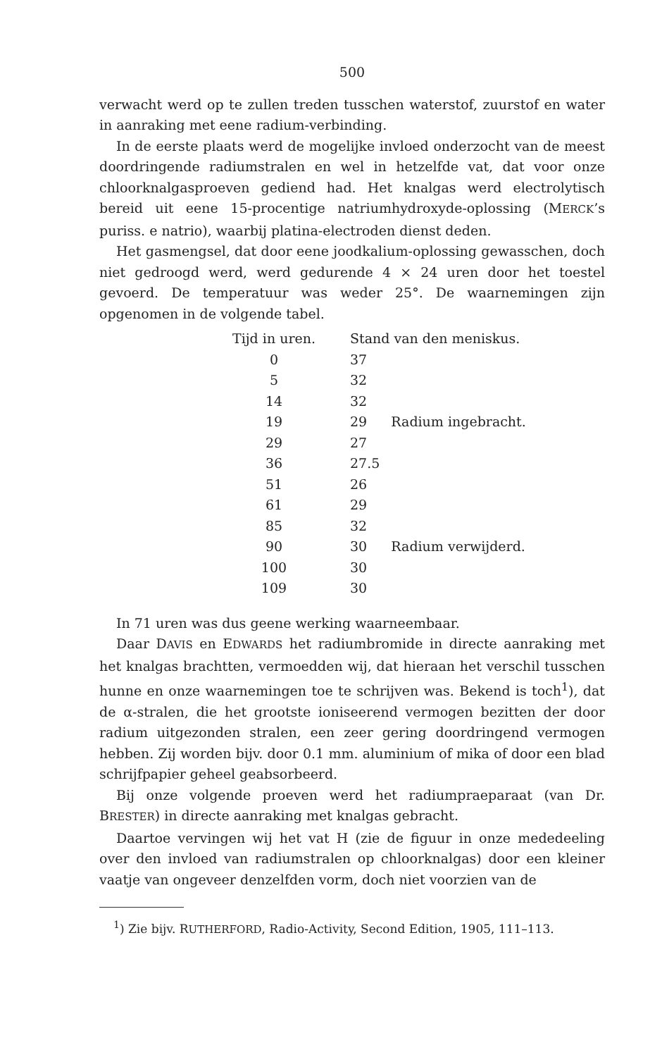500
verwacht werd op te zullen treden tusschen waterstof, zuurstof en water in aanraking met eene radium-verbinding.
In de eerste plaats werd de mogelijke invloed onderzocht van de meest doordringende radiumstralen en wel in hetzelfde vat, dat voor onze chloorknalgasproeven gediend had. Het knalgas werd electrolytisch bereid uit eene 15-procentige natriumhydroxyde-oplossing (MERCK’s puriss. e natrio), waarbij platina-electroden dienst deden.
Het gasmengsel, dat door eene joodkalium-oplossing gewasschen, doch niet gedroogd werd, werd gedurende 4 × 24 uren door het toestel gevoerd. De temperatuur was weder 25°. De waarnemingen zijn opgenomen in de volgende tabel.
| Tijd in uren. | Stand van den meniskus. | |
| --- | --- | --- |
| 0 | 37 | |
| 5 | 32 | |
| 14 | 32 | |
| 19 | 29 | Radium ingebracht. |
| 29 | 27 | |
| 36 | 27.5 | |
| 51 | 26 | |
| 61 | 29 | |
| 85 | 32 | |
| 90 | 30 | Radium verwijderd. |
| 100 | 30 | |
| 109 | 30 | |
In 71 uren was dus geene werking waarneembaar.
Daar DAVIS en EDWARDS het radiumbromide in directe aanraking met het knalgas brachtten, vermoedden wij, dat hieraan het verschil tusschen hunne en onze waarnemingen toe te schrijven was. Bekend is toch<sup>1</sup>), dat de α-stralen, die het grootste ioniseerend vermogen bezitten der door radium uitgezonden stralen, een zeer gering doordringend vermogen hebben. Zij worden bijv. door 0.1 mm. aluminium of mika of door een blad schrijfpapier geheel geabsorbeerd.
Bij onze volgende proeven werd het radiumpraeparaat (van Dr. BRESTER) in directe aanraking met knalgas gebracht.
Daartoe vervingen wij het vat H (zie de figuur in onze mededeeling over den invloed van radiumstralen op chloorknalgas) door een kleiner vaatje van ongeveer denzelfden vorm, doch niet voorzien van de
<sup>1</sup>) Zie bijv. RUTHERFORD, Radio-Activity, Second Edition, 1905, 111–113.